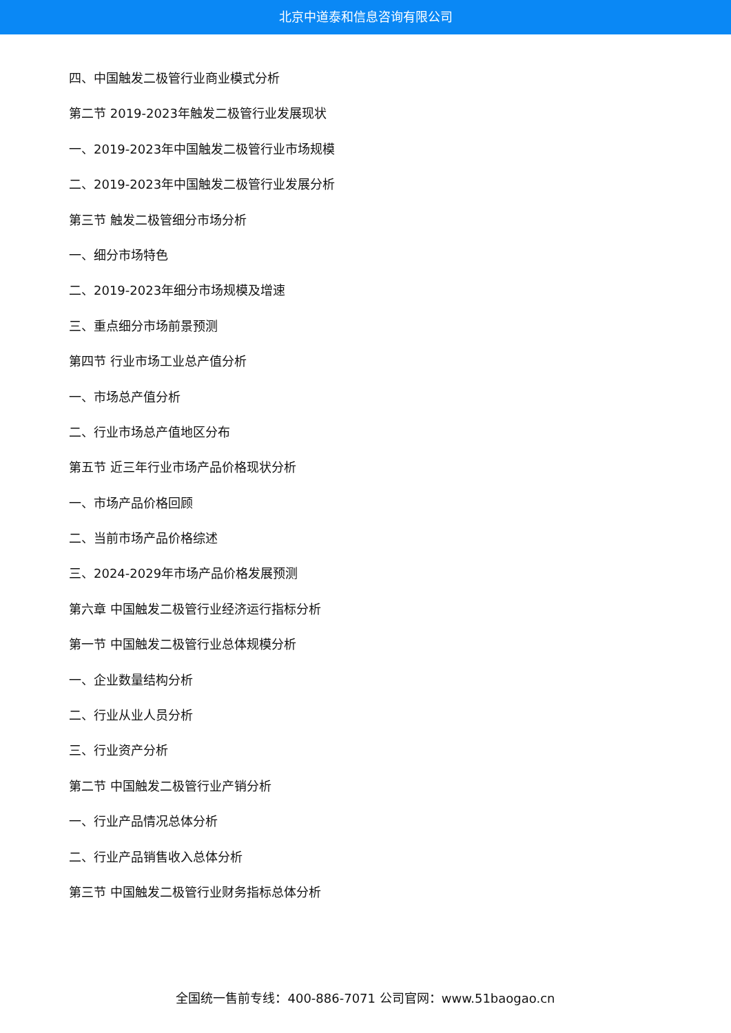北京中道泰和信息咨询有限公司
四、中国触发二极管行业商业模式分析
第二节 2019-2023年触发二极管行业发展现状
一、2019-2023年中国触发二极管行业市场规模
二、2019-2023年中国触发二极管行业发展分析
第三节 触发二极管细分市场分析
一、细分市场特色
二、2019-2023年细分市场规模及增速
三、重点细分市场前景预测
第四节 行业市场工业总产值分析
一、市场总产值分析
二、行业市场总产值地区分布
第五节 近三年行业市场产品价格现状分析
一、市场产品价格回顾
二、当前市场产品价格综述
三、2024-2029年市场产品价格发展预测
第六章 中国触发二极管行业经济运行指标分析
第一节 中国触发二极管行业总体规模分析
一、企业数量结构分析
二、行业从业人员分析
三、行业资产分析
第二节 中国触发二极管行业产销分析
一、行业产品情况总体分析
二、行业产品销售收入总体分析
第三节 中国触发二极管行业财务指标总体分析
全国统一售前专线：400-886-7071 公司官网：www.51baogao.cn